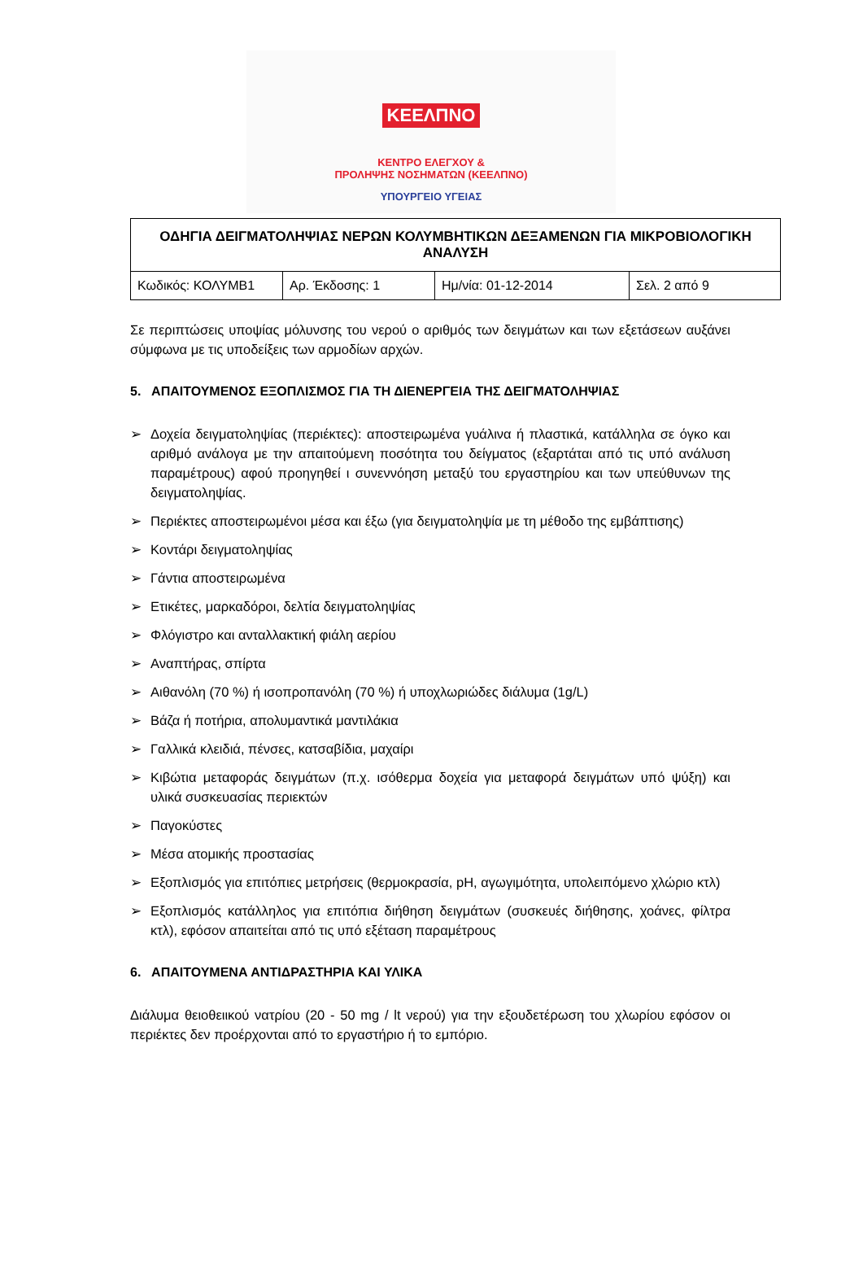ΚΕΕΛΠΝΟ
ΚΕΝΤΡΟ ΕΛΕΓΧΟΥ &
ΠΡΟΛΗΨΗΣ ΝΟΣΗΜΑΤΩΝ (ΚΕΕΛΠΝΟ)
ΥΠΟΥΡΓΕΙΟ ΥΓΕΙΑΣ
| ΟΔΗΓΙΑ ΔΕΙΓΜΑΤΟΛΗΨΙΑΣ ΝΕΡΩΝ ΚΟΛΥΜΒΗΤΙΚΩΝ ΔΕΞΑΜΕΝΩΝ ΓΙΑ ΜΙΚΡΟΒΙΟΛΟΓΙΚΗ ΑΝΑΛΥΣΗ | | | |
| Κωδικός: ΚΟΛΥΜΒ1 | Αρ. Έκδοσης: 1 | Ημ/νία: 01-12-2014 | Σελ. 2 από 9 |
Σε περιπτώσεις υποψίας μόλυνσης του νερού ο αριθμός των δειγμάτων και των εξετάσεων αυξάνει σύμφωνα με τις υποδείξεις των αρμοδίων αρχών.
5. ΑΠΑΙΤΟΥΜΕΝΟΣ ΕΞΟΠΛΙΣΜΟΣ ΓΙΑ ΤΗ ΔΙΕΝΕΡΓΕΙΑ ΤΗΣ ΔΕΙΓΜΑΤΟΛΗΨΙΑΣ
➢ Δοχεία δειγματοληψίας (περιέκτες): αποστειρωμένα γυάλινα ή πλαστικά, κατάλληλα σε όγκο και αριθμό ανάλογα με την απαιτούμενη ποσότητα του δείγματος (εξαρτάται από τις υπό ανάλυση παραμέτρους) αφού προηγηθεί ι συνεννόηση μεταξύ του εργαστηρίου και των υπεύθυνων της δειγματοληψίας.
➢ Περιέκτες αποστειρωμένοι μέσα και έξω (για δειγματοληψία με τη μέθοδο της εμβάπτισης)
➢ Κοντάρι δειγματοληψίας
➢ Γάντια αποστειρωμένα
➢ Ετικέτες, μαρκαδόροι, δελτία δειγματοληψίας
➢ Φλόγιστρο και ανταλλακτική φιάλη αερίου
➢ Αναπτήρας, σπίρτα
➢ Αιθανόλη (70 %) ή ισοπροπανόλη (70 %) ή υποχλωριώδες διάλυμα (1g/L)
➢ Βάζα ή ποτήρια, απολυμαντικά μαντιλάκια
➢ Γαλλικά κλειδιά, πένσες, κατσαβίδια, μαχαίρι
➢ Κιβώτια μεταφοράς δειγμάτων (π.χ. ισόθερμα δοχεία για μεταφορά δειγμάτων υπό ψύξη) και υλικά συσκευασίας περιεκτών
➢ Παγοκύστες
➢ Μέσα ατομικής προστασίας
➢ Εξοπλισμός για επιτόπιες μετρήσεις (θερμοκρασία, pH, αγωγιμότητα, υπολειπόμενο χλώριο κτλ)
➢ Εξοπλισμός κατάλληλος για επιτόπια διήθηση δειγμάτων (συσκευές διήθησης, χοάνες, φίλτρα κτλ), εφόσον απαιτείται από τις υπό εξέταση παραμέτρους
6. ΑΠΑΙΤΟΥΜΕΝΑ ΑΝΤΙΔΡΑΣΤΗΡΙΑ ΚΑΙ ΥΛΙΚΑ
Διάλυμα θειοθειικού νατρίου (20 - 50 mg / lt νερού) για την εξουδετέρωση του χλωρίου εφόσον οι περιέκτες δεν προέρχονται από το εργαστήριο ή το εμπόριο.